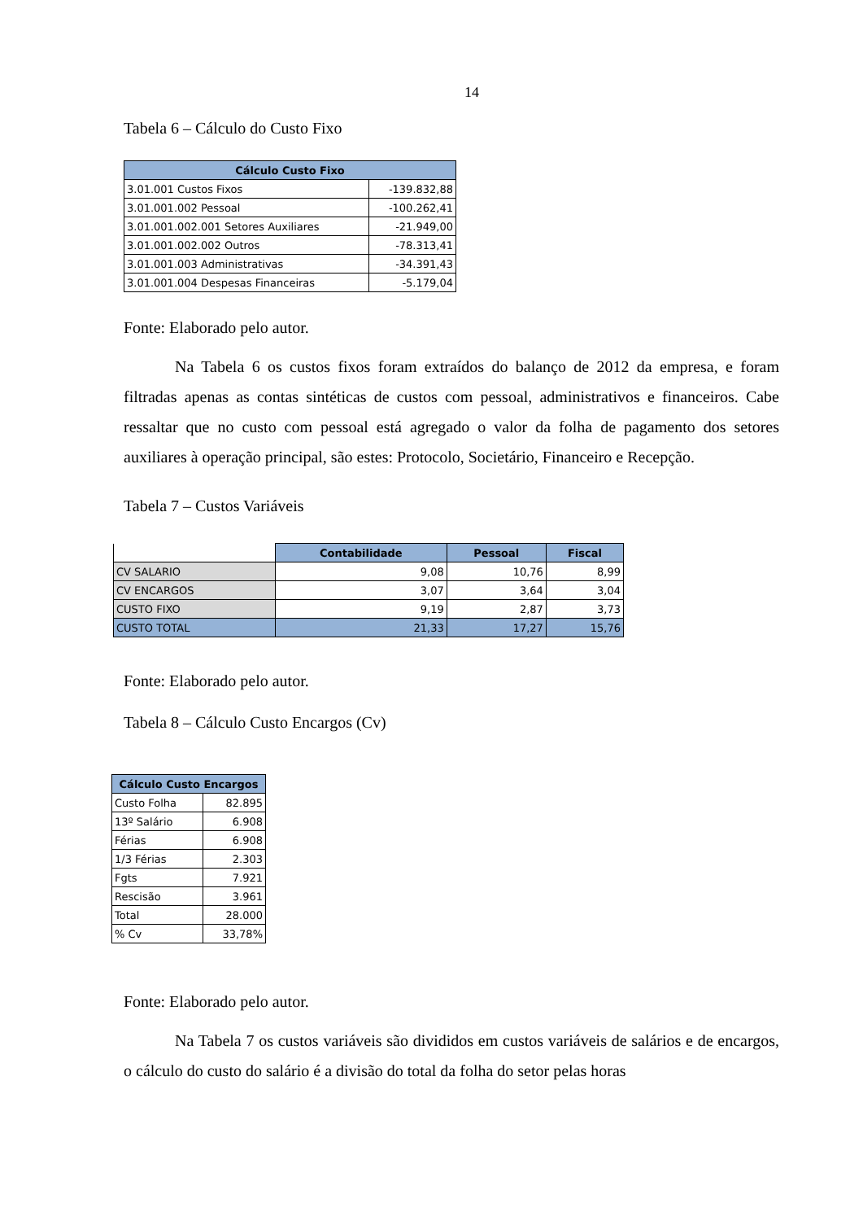14
Tabela 6 – Cálculo do Custo Fixo
| Cálculo Custo Fixo | |
| --- | --- |
| 3.01.001 Custos Fixos | -139.832,88 |
| 3.01.001.002 Pessoal | -100.262,41 |
| 3.01.001.002.001 Setores Auxiliares | -21.949,00 |
| 3.01.001.002.002 Outros | -78.313,41 |
| 3.01.001.003 Administrativas | -34.391,43 |
| 3.01.001.004 Despesas Financeiras | -5.179,04 |
Fonte: Elaborado pelo autor.
Na Tabela 6 os custos fixos foram extraídos do balanço de 2012 da empresa, e foram filtradas apenas as contas sintéticas de custos com pessoal, administrativos e financeiros. Cabe ressaltar que no custo com pessoal está agregado o valor da folha de pagamento dos setores auxiliares à operação principal, são estes: Protocolo, Societário, Financeiro e Recepção.
Tabela 7 – Custos Variáveis
| | Contabilidade | Pessoal | Fiscal |
| CV SALARIO | 9,08 | 10,76 | 8,99 |
| CV ENCARGOS | 3,07 | 3,64 | 3,04 |
| CUSTO FIXO | 9,19 | 2,87 | 3,73 |
| CUSTO TOTAL | 21,33 | 17,27 | 15,76 |
Fonte: Elaborado pelo autor.
Tabela 8 – Cálculo Custo Encargos (Cv)
| Cálculo Custo Encargos | |
| --- | --- |
| Custo Folha | 82.895 |
| 13º Salário | 6.908 |
| Férias | 6.908 |
| 1/3 Férias | 2.303 |
| Fgts | 7.921 |
| Rescisão | 3.961 |
| Total | 28.000 |
| % Cv | 33,78% |
Fonte: Elaborado pelo autor.
Na Tabela 7 os custos variáveis são divididos em custos variáveis de salários e de encargos, o cálculo do custo do salário é a divisão do total da folha do setor pelas horas